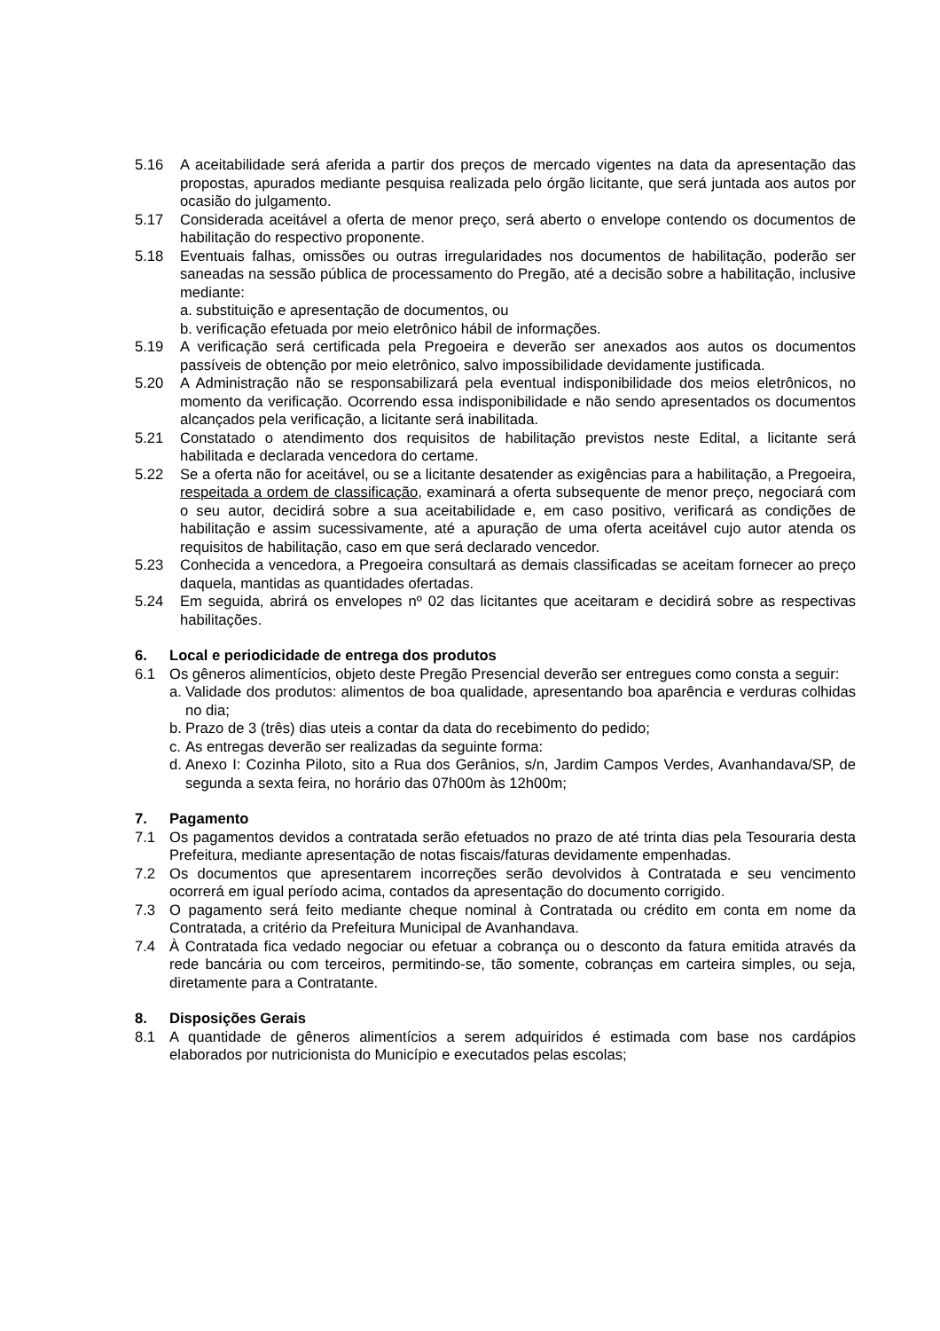5.16 A aceitabilidade será aferida a partir dos preços de mercado vigentes na data da apresentação das propostas, apurados mediante pesquisa realizada pelo órgão licitante, que será juntada aos autos por ocasião do julgamento.
5.17 Considerada aceitável a oferta de menor preço, será aberto o envelope contendo os documentos de habilitação do respectivo proponente.
5.18 Eventuais falhas, omissões ou outras irregularidades nos documentos de habilitação, poderão ser saneadas na sessão pública de processamento do Pregão, até a decisão sobre a habilitação, inclusive mediante:
a. substituição e apresentação de documentos, ou
b. verificação efetuada por meio eletrônico hábil de informações.
5.19 A verificação será certificada pela Pregoeira e deverão ser anexados aos autos os documentos passíveis de obtenção por meio eletrônico, salvo impossibilidade devidamente justificada.
5.20 A Administração não se responsabilizará pela eventual indisponibilidade dos meios eletrônicos, no momento da verificação. Ocorrendo essa indisponibilidade e não sendo apresentados os documentos alcançados pela verificação, a licitante será inabilitada.
5.21 Constatado o atendimento dos requisitos de habilitação previstos neste Edital, a licitante será habilitada e declarada vencedora do certame.
5.22 Se a oferta não for aceitável, ou se a licitante desatender as exigências para a habilitação, a Pregoeira, respeitada a ordem de classificação, examinará a oferta subsequente de menor preço, negociará com o seu autor, decidirá sobre a sua aceitabilidade e, em caso positivo, verificará as condições de habilitação e assim sucessivamente, até a apuração de uma oferta aceitável cujo autor atenda os requisitos de habilitação, caso em que será declarado vencedor.
5.23 Conhecida a vencedora, a Pregoeira consultará as demais classificadas se aceitam fornecer ao preço daquela, mantidas as quantidades ofertadas.
5.24 Em seguida, abrirá os envelopes nº 02 das licitantes que aceitaram e decidirá sobre as respectivas habilitações.
6. Local e periodicidade de entrega dos produtos
6.1 Os gêneros alimentícios, objeto deste Pregão Presencial deverão ser entregues como consta a seguir:
a. Validade dos produtos: alimentos de boa qualidade, apresentando boa aparência e verduras colhidas no dia;
b. Prazo de 3 (três) dias uteis a contar da data do recebimento do pedido;
c. As entregas deverão ser realizadas da seguinte forma:
d. Anexo I: Cozinha Piloto, sito a Rua dos Gerânios, s/n, Jardim Campos Verdes, Avanhandava/SP, de segunda a sexta feira, no horário das 07h00m às 12h00m;
7. Pagamento
7.1 Os pagamentos devidos a contratada serão efetuados no prazo de até trinta dias pela Tesouraria desta Prefeitura, mediante apresentação de notas fiscais/faturas devidamente empenhadas.
7.2 Os documentos que apresentarem incorreções serão devolvidos à Contratada e seu vencimento ocorrerá em igual período acima, contados da apresentação do documento corrigido.
7.3 O pagamento será feito mediante cheque nominal à Contratada ou crédito em conta em nome da Contratada, a critério da Prefeitura Municipal de Avanhandava.
7.4 À Contratada fica vedado negociar ou efetuar a cobrança ou o desconto da fatura emitida através da rede bancária ou com terceiros, permitindo-se, tão somente, cobranças em carteira simples, ou seja, diretamente para a Contratante.
8. Disposições Gerais
8.1 A quantidade de gêneros alimentícios a serem adquiridos é estimada com base nos cardápios elaborados por nutricionista do Município e executados pelas escolas;